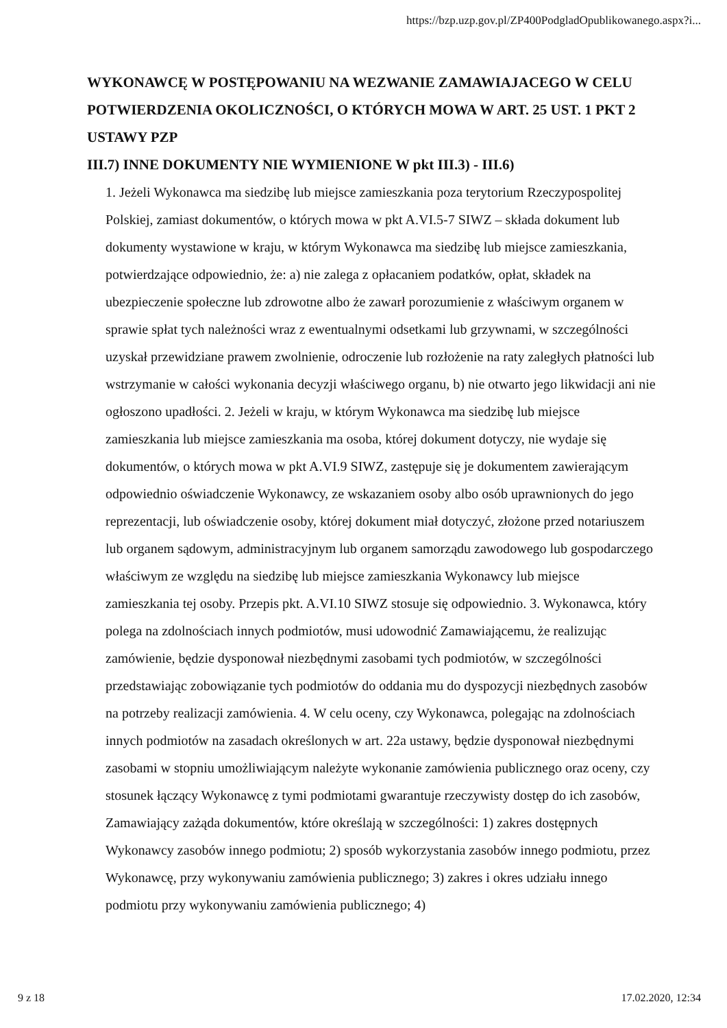https://bzp.uzp.gov.pl/ZP400PodgladOpublikowanego.aspx?i...
WYKONAWCĘ W POSTĘPOWANIU NA WEZWANIE ZAMAWIAJACEGO W CELU POTWIERDZENIA OKOLICZNOŚCI, O KTÓRYCH MOWA W ART. 25 UST. 1 PKT 2 USTAWY PZP
III.7) INNE DOKUMENTY NIE WYMIENIONE W pkt III.3) - III.6)
1. Jeżeli Wykonawca ma siedzibę lub miejsce zamieszkania poza terytorium Rzeczypospolitej Polskiej, zamiast dokumentów, o których mowa w pkt A.VI.5-7 SIWZ – składa dokument lub dokumenty wystawione w kraju, w którym Wykonawca ma siedzibę lub miejsce zamieszkania, potwierdzające odpowiednio, że: a) nie zalega z opłacaniem podatków, opłat, składek na ubezpieczenie społeczne lub zdrowotne albo że zawarł porozumienie z właściwym organem w sprawie spłat tych należności wraz z ewentualnymi odsetkami lub grzywnami, w szczególności uzyskał przewidziane prawem zwolnienie, odroczenie lub rozłożenie na raty zaległych płatności lub wstrzymanie w całości wykonania decyzji właściwego organu, b) nie otwarto jego likwidacji ani nie ogłoszono upadłości. 2. Jeżeli w kraju, w którym Wykonawca ma siedzibę lub miejsce zamieszkania lub miejsce zamieszkania ma osoba, której dokument dotyczy, nie wydaje się dokumentów, o których mowa w pkt A.VI.9 SIWZ, zastępuje się je dokumentem zawierającym odpowiednio oświadczenie Wykonawcy, ze wskazaniem osoby albo osób uprawnionych do jego reprezentacji, lub oświadczenie osoby, której dokument miał dotyczyć, złożone przed notariuszem lub organem sądowym, administracyjnym lub organem samorządu zawodowego lub gospodarczego właściwym ze względu na siedzibę lub miejsce zamieszkania Wykonawcy lub miejsce zamieszkania tej osoby. Przepis pkt. A.VI.10 SIWZ stosuje się odpowiednio. 3. Wykonawca, który polega na zdolnościach innych podmiotów, musi udowodnić Zamawiającemu, że realizując zamówienie, będzie dysponował niezbędnymi zasobami tych podmiotów, w szczególności przedstawiając zobowiązanie tych podmiotów do oddania mu do dyspozycji niezbędnych zasobów na potrzeby realizacji zamówienia. 4. W celu oceny, czy Wykonawca, polegając na zdolnościach innych podmiotów na zasadach określonych w art. 22a ustawy, będzie dysponował niezbędnymi zasobami w stopniu umożliwiającym należyte wykonanie zamówienia publicznego oraz oceny, czy stosunek łączący Wykonawcę z tymi podmiotami gwarantuje rzeczywisty dostęp do ich zasobów, Zamawiający zażąda dokumentów, które określają w szczególności: 1) zakres dostępnych Wykonawcy zasobów innego podmiotu; 2) sposób wykorzystania zasobów innego podmiotu, przez Wykonawcę, przy wykonywaniu zamówienia publicznego; 3) zakres i okres udziału innego podmiotu przy wykonywaniu zamówienia publicznego; 4)
9 z 18 17.02.2020, 12:34